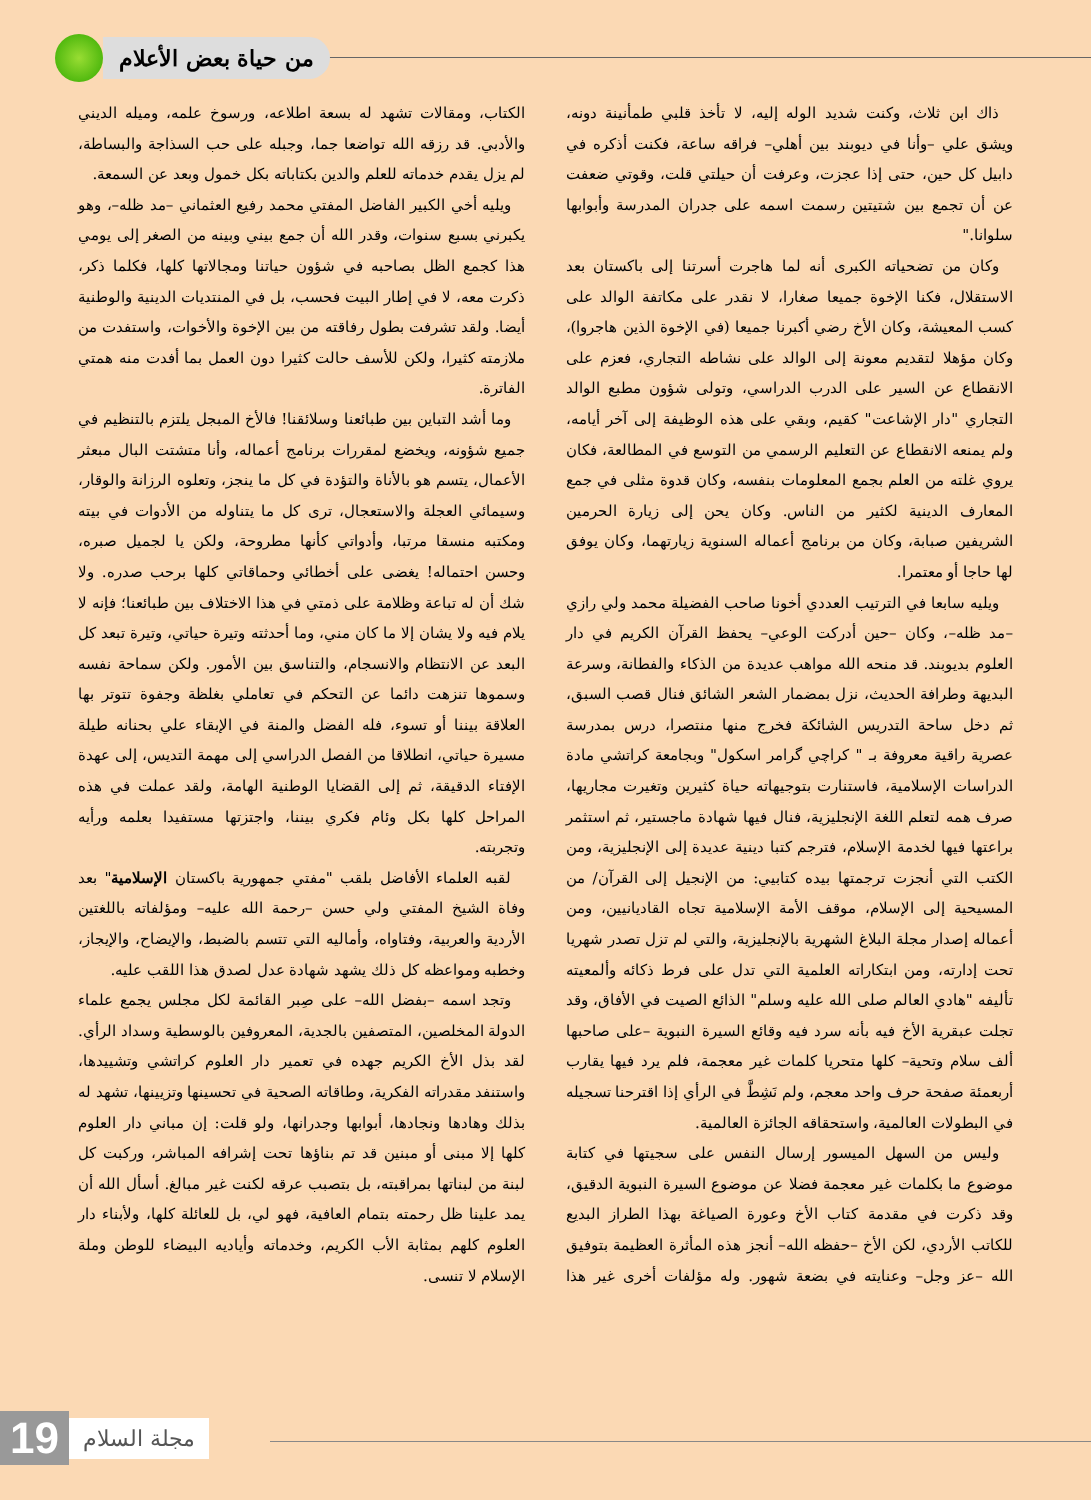من حياة بعض الأعلام
ذاك ابن ثلاث، وكنت شديد الوله إليه، لا تأخذ قلبي طمأنينة دونه، ويشق علي –وأنا في ديوبند بين أهلي– فراقه ساعة، فكنت أذكره في دابيل كل حين، حتى إذا عجزت، وعرفت أن حيلتي قلت، وقوتي ضعفت عن أن تجمع بين شتيتين رسمت اسمه على جدران المدرسة وأبوابها سلوانا."
وكان من تضحياته الكبرى أنه لما هاجرت أسرتنا إلى باكستان بعد الاستقلال، فكنا الإخوة جميعا صغارا، لا نقدر على مكاتفة الوالد على كسب المعيشة، وكان الأخ رضي أكبرنا جميعا (في الإخوة الذين هاجروا)، وكان مؤهلا لتقديم معونة إلى الوالد على نشاطه التجاري، فعزم على الانقطاع عن السير على الدرب الدراسي، وتولى شؤون مطبع الوالد التجاري "دار الإشاعت" كقيم، وبقي على هذه الوظيفة إلى آخر أيامه، ولم يمنعه الانقطاع عن التعليم الرسمي من التوسع في المطالعة، فكان يروي غلته من العلم بجمع المعلومات بنفسه، وكان قدوة مثلى في جمع المعارف الدينية لكثير من الناس. وكان يحن إلى زيارة الحرمين الشريفين صبابة، وكان من برنامج أعماله السنوية زيارتهما، وكان يوفق لها حاجا أو معتمرا.
ويليه سابعا في الترتيب العددي أخونا صاحب الفضيلة محمد ولي رازي –مد ظله–، وكان –حين أدركت الوعي– يحفظ القرآن الكريم في دار العلوم بديوبند. قد منحه الله مواهب عديدة من الذكاء والفطانة، وسرعة البديهة وطرافة الحديث، نزل بمضمار الشعر الشائق فنال قصب السبق، ثم دخل ساحة التدريس الشائكة فخرج منها منتصرا، درس بمدرسة عصرية راقية معروفة بـ " كراچي گرامر اسكول" وبجامعة كراتشي مادة الدراسات الإسلامية، فاستنارت بتوجيهاته حياة كثيرين وتغيرت مجاريها، صرف همه لتعلم اللغة الإنجليزية، فنال فيها شهادة ماجستير، ثم استثمر براعتها فيها لخدمة الإسلام، فترجم كتبا دينية عديدة إلى الإنجليزية، ومن الكتب التي أنجزت ترجمتها بيده كتابيي: من الإنجيل إلى القرآن/ من المسيحية إلى الإسلام، موقف الأمة الإسلامية تجاه القاديانيين، ومن أعماله إصدار مجلة البلاغ الشهرية بالإنجليزية، والتي لم تزل تصدر شهريا تحت إدارته، ومن ابتكاراته العلمية التي تدل على فرط ذكائه وألمعيته تأليفه "هادي العالم صلى الله عليه وسلم" الذائع الصيت في الأفاق، وقد تجلت عبقرية الأخ فيه بأنه سرد فيه وقائع السيرة النبوية –على صاحبها ألف سلام وتحية– كلها متحريا كلمات غير معجمة، فلم يرد فيها يقارب أربعمئة صفحة حرف واحد معجم، ولم نَشِطَّ في الرأي إذا اقترحنا تسجيله في البطولات العالمية، واستحقاقه الجائزة العالمية.
وليس من السهل الميسور إرسال النفس على سجيتها في كتابة موضوع ما بكلمات غير معجمة فضلا عن موضوع السيرة النبوية الدقيق، وقد ذكرت في مقدمة كتاب الأخ وعورة الصياغة بهذا الطراز البديع للكاتب الأردي، لكن الأخ –حفظه الله– أنجز هذه المأثرة العظيمة بتوفيق الله –عز وجل– وعنايته في بضعة شهور. وله مؤلفات أخرى غير هذا الكتاب، ومقالات تشهد له بسعة اطلاعه، ورسوخ علمه، وميله الديني والأدبي. قد رزقه الله تواضعا جما، وجبله على حب السذاجة والبساطة، لم يزل يقدم خدماته للعلم والدين بكتاباته بكل خمول وبعد عن السمعة.
ويليه أخي الكبير الفاضل المفتي محمد رفيع العثماني –مد ظله–، وهو يكبرني بسبع سنوات، وقدر الله أن جمع بيني وبينه من الصغر إلى يومي هذا كجمع الظل بصاحبه في شؤون حياتنا ومجالاتها كلها، فكلما ذكر، ذكرت معه، لا في إطار البيت فحسب، بل في المنتديات الدينية والوطنية أيضا. ولقد تشرفت بطول رفاقته من بين الإخوة والأخوات، واستفدت من ملازمته كثيرا، ولكن للأسف حالت كثيرا دون العمل بما أفدت منه همتي الفاترة.
وما أشد التباين بين طبائعنا وسلائقنا! فالأخ المبجل يلتزم بالتنظيم في جميع شؤونه، ويخضع لمقررات برنامج أعماله، وأنا متشتت البال مبعثر الأعمال، يتسم هو بالأناة والتؤدة في كل ما ينجز، وتعلوه الرزانة والوقار، وسيمائي العجلة والاستعجال، ترى كل ما يتناوله من الأدوات في بيته ومكتبه منسقا مرتبا، وأدواتي كأنها مطروحة، ولكن يا لجميل صبره، وحسن احتماله! يغضى على أخطائي وحماقاتي كلها برحب صدره. ولا شك أن له تباعة وظلامة على ذمتي في هذا الاختلاف بين طبائعنا؛ فإنه لا يلام فيه ولا يشان إلا ما كان مني، وما أحدثته وتيرة حياتي، وتيرة تبعد كل البعد عن الانتظام والانسجام، والتناسق بين الأمور. ولكن سماحة نفسه وسموها تنزهت دائما عن التحكم في تعاملي بغلظة وجفوة تتوتر بها العلاقة بيننا أو تسوء، فله الفضل والمنة في الإبقاء علي بحنانه طيلة مسيرة حياتي، انطلاقا من الفصل الدراسي إلى مهمة التديس، إلى عهدة الإفتاء الدقيقة، ثم إلى القضايا الوطنية الهامة، ولقد عملت في هذه المراحل كلها بكل وئام فكري بيننا، واجتزتها مستفيدا بعلمه ورأيه وتجربته.
لقبه العلماء الأفاضل بلقب "مفتي جمهورية باكستان الإسلامية" بعد وفاة الشيخ المفتي ولي حسن –رحمة الله عليه– ومؤلفاته باللغتين الأردية والعربية، وفتاواه، وأماليه التي تتسم بالضبط، والإيضاح، والإيجاز، وخطبه ومواعظه كل ذلك يشهد شهادة عدل لصدق هذا اللقب عليه.
وتجد اسمه –بفضل الله– على صِبر القائمة لكل مجلس يجمع علماء الدولة المخلصين، المتصفين بالجدية، المعروفين بالوسطية وسداد الرأي. لقد بذل الأخ الكريم جهده في تعمير دار العلوم كراتشي وتشييدها، واستنفد مقدراته الفكرية، وطاقاته الصحية في تحسينها وتزيينها، تشهد له بذلك وهادها ونجادها، أبوابها وجدرانها، ولو قلت: إن مباني دار العلوم كلها إلا مبنى أو مبنين قد تم بناؤها تحت إشرافه المباشر، وركبت كل لبنة من لبناتها بمراقبته، بل بتصبب عرقه لكنت غير مبالغ. أسأل الله أن يمد علينا ظل رحمته بتمام العافية، فهو لي، بل للعائلة كلها، ولأبناء دار العلوم كلهم بمثابة الأب الكريم، وخدماته وأياديه البيضاء للوطن وملة الإسلام لا تنسى.
19
مجلة السلام